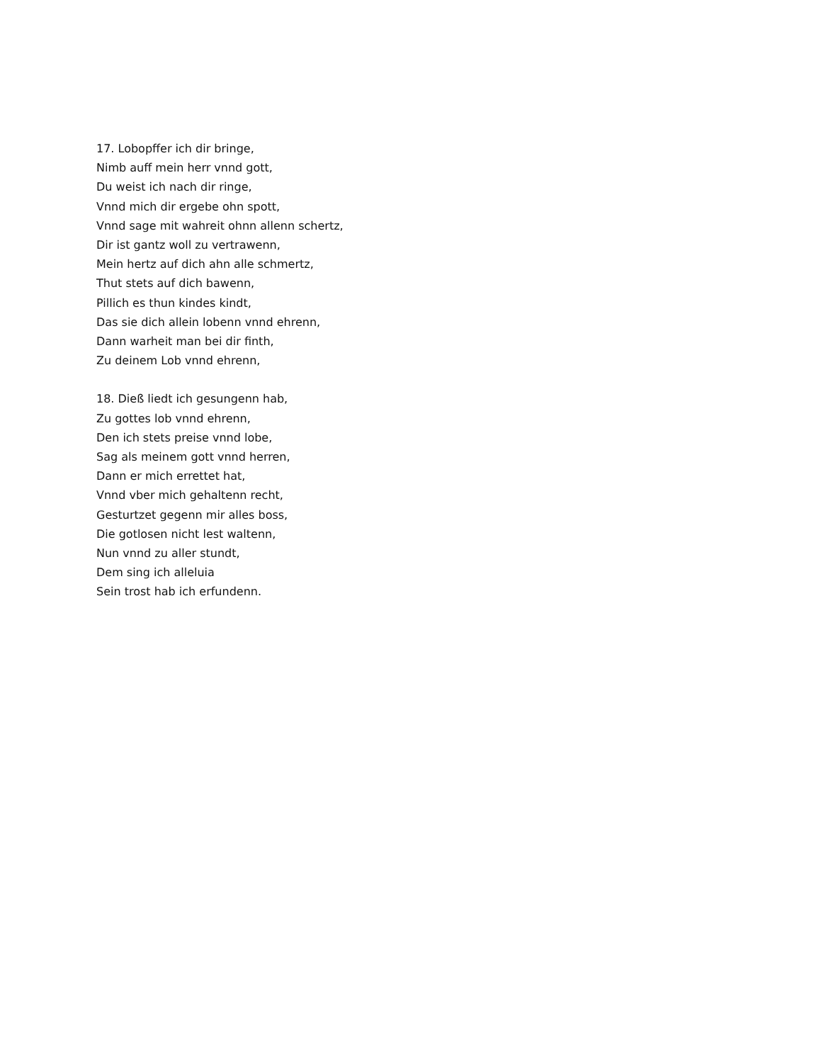17. Lobopffer ich dir bringe,
Nimb auff mein herr vnnd gott,
Du weist ich nach dir ringe,
Vnnd mich dir ergebe ohn spott,
Vnnd sage mit wahreit ohnn allenn schertz,
Dir ist gantz woll zu vertrawenn,
Mein hertz auf dich ahn alle schmertz,
Thut stets auf dich bawenn,
Pillich es thun kindes kindt,
Das sie dich allein lobenn vnnd ehrenn,
Dann warheit man bei dir finth,
Zu deinem Lob vnnd ehrenn,
18. Dieß liedt ich gesungenn hab,
Zu gottes lob vnnd ehrenn,
Den ich stets preise vnnd lobe,
Sag als meinem gott vnnd herren,
Dann er mich errettet hat,
Vnnd vber mich gehaltenn recht,
Gesturtzet gegenn mir alles boss,
Die gotlosen nicht lest waltenn,
Nun vnnd zu aller stundt,
Dem sing ich alleluia
Sein trost hab ich erfundenn.